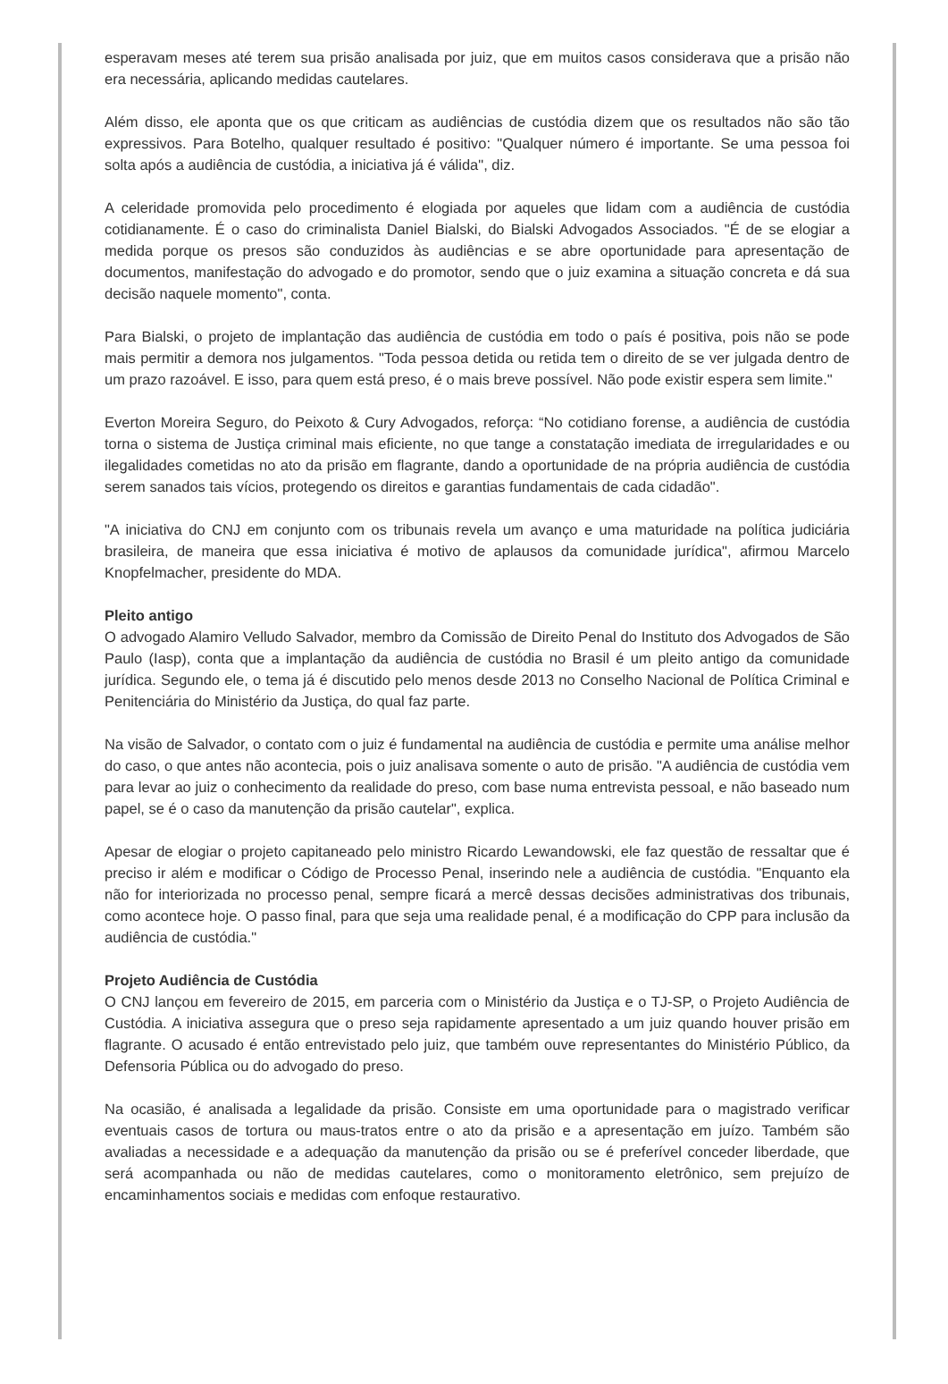esperavam meses até terem sua prisão analisada por juiz, que em muitos casos considerava que a prisão não era necessária, aplicando medidas cautelares.
Além disso, ele aponta que os que criticam as audiências de custódia dizem que os resultados não são tão expressivos. Para Botelho, qualquer resultado é positivo: "Qualquer número é importante. Se uma pessoa foi solta após a audiência de custódia, a iniciativa já é válida", diz.
A celeridade promovida pelo procedimento é elogiada por aqueles que lidam com a audiência de custódia cotidianamente. É o caso do criminalista Daniel Bialski, do Bialski Advogados Associados. "É de se elogiar a medida porque os presos são conduzidos às audiências e se abre oportunidade para apresentação de documentos, manifestação do advogado e do promotor, sendo que o juiz examina a situação concreta e dá sua decisão naquele momento", conta.
Para Bialski, o projeto de implantação das audiência de custódia em todo o país é positiva, pois não se pode mais permitir a demora nos julgamentos. "Toda pessoa detida ou retida tem o direito de se ver julgada dentro de um prazo razoável. E isso, para quem está preso, é o mais breve possível. Não pode existir espera sem limite."
Everton Moreira Seguro, do Peixoto & Cury Advogados, reforça: “No cotidiano forense, a audiência de custódia torna o sistema de Justiça criminal mais eficiente, no que tange a constatação imediata de irregularidades e ou ilegalidades cometidas no ato da prisão em flagrante, dando a oportunidade de na própria audiência de custódia serem sanados tais vícios, protegendo os direitos e garantias fundamentais de cada cidadão".
"A iniciativa do CNJ em conjunto com os tribunais revela um avanço e uma maturidade na política judiciária brasileira, de maneira que essa iniciativa é motivo de aplausos da comunidade jurídica", afirmou Marcelo Knopfelmacher, presidente do MDA.
Pleito antigo
O advogado Alamiro Velludo Salvador, membro da Comissão de Direito Penal do Instituto dos Advogados de São Paulo (Iasp), conta que a implantação da audiência de custódia no Brasil é um pleito antigo da comunidade jurídica. Segundo ele, o tema já é discutido pelo menos desde 2013 no Conselho Nacional de Política Criminal e Penitenciária do Ministério da Justiça, do qual faz parte.
Na visão de Salvador, o contato com o juiz é fundamental na audiência de custódia e permite uma análise melhor do caso, o que antes não acontecia, pois o juiz analisava somente o auto de prisão. "A audiência de custódia vem para levar ao juiz o conhecimento da realidade do preso, com base numa entrevista pessoal, e não baseado num papel, se é o caso da manutenção da prisão cautelar", explica.
Apesar de elogiar o projeto capitaneado pelo ministro Ricardo Lewandowski, ele faz questão de ressaltar que é preciso ir além e modificar o Código de Processo Penal, inserindo nele a audiência de custódia. "Enquanto ela não for interiorizada no processo penal, sempre ficará a mercê dessas decisões administrativas dos tribunais, como acontece hoje. O passo final, para que seja uma realidade penal, é a modificação do CPP para inclusão da audiência de custódia."
Projeto Audiência de Custódia
O CNJ lançou em fevereiro de 2015, em parceria com o Ministério da Justiça e o TJ-SP, o Projeto Audiência de Custódia. A iniciativa assegura que o preso seja rapidamente apresentado a um juiz quando houver prisão em flagrante. O acusado é então entrevistado pelo juiz, que também ouve representantes do Ministério Público, da Defensoria Pública ou do advogado do preso.
Na ocasião, é analisada a legalidade da prisão. Consiste em uma oportunidade para o magistrado verificar eventuais casos de tortura ou maus-tratos entre o ato da prisão e a apresentação em juízo. Também são avaliadas a necessidade e a adequação da manutenção da prisão ou se é preferível conceder liberdade, que será acompanhada ou não de medidas cautelares, como o monitoramento eletrônico, sem prejuízo de encaminhamentos sociais e medidas com enfoque restaurativo.